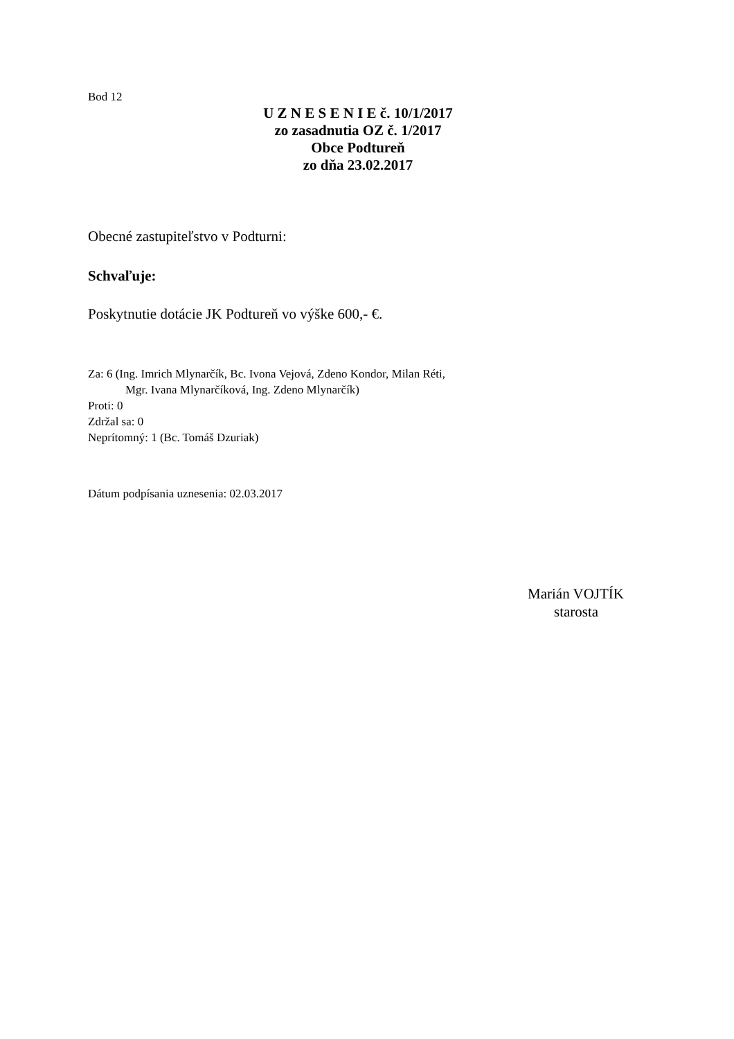Bod 12
U Z N E S E N I E č. 10/1/2017
zo zasadnutia OZ č. 1/2017
Obce Podtureň
zo dňa 23.02.2017
Obecné zastupiteľstvo v Podturni:
Schvaľuje:
Poskytnutie dotácie JK Podtureň vo výške 600,- €.
Za: 6 (Ing. Imrich Mlynarčík, Bc. Ivona Vejová, Zdeno Kondor, Milan Réti,
Mgr. Ivana Mlynarčíková, Ing. Zdeno Mlynarčík)
Proti: 0
Zdržal sa: 0
Neprítomný: 1 (Bc. Tomáš Dzuriak)
Dátum podpísania uznesenia: 02.03.2017
Marián VOJTÍK
starosta